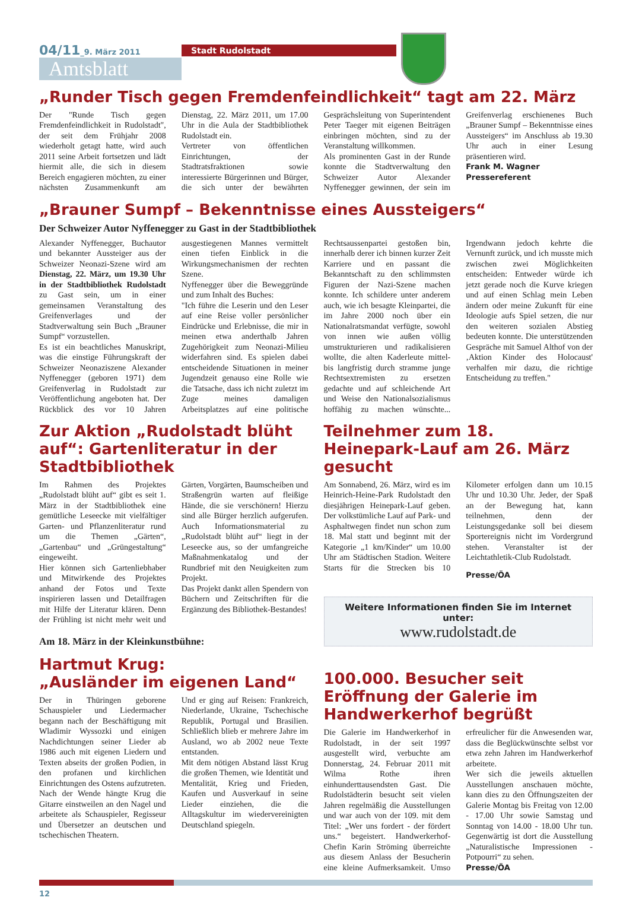04/11_9. März 2011
Amtsblatt
Stadt Rudolstadt
„Runder Tisch gegen Fremdenfeindlichkeit“ tagt am 22. März
Der "Runde Tisch gegen Fremdenfeindlichkeit in Rudolstadt", der seit dem Frühjahr 2008 wiederholt getagt hatte, wird auch 2011 seine Arbeit fortsetzen und lädt hiermit alle, die sich in diesem Bereich engagieren möchten, zu einer nächsten Zusammenkunft am Dienstag, 22. März 2011, um 17.00 Uhr in die Aula der Stadtbibliothek Rudolstadt ein.
Vertreter von öffentlichen Einrichtungen, der Stadtratsfraktionen sowie interessierte Bürgerinnen und Bürger, die sich unter der bewährten Gesprächsleitung von Superintendent Peter Taeger mit eigenen Beiträgen einbringen möchten, sind zu der Veranstaltung willkommen.
Als prominenten Gast in der Runde konnte die Stadtverwaltung den Schweizer Autor Alexander Nyffenegger gewinnen, der sein im Greifenverlag erschienenes Buch „Brauner Sumpf – Bekenntnisse eines Aussteigers“ im Anschluss ab 19.30 Uhr auch in einer Lesung präsentieren wird.
Frank M. Wagner
Pressereferent
„Brauner Sumpf – Bekenntnisse eines Aussteigers“
Der Schweizer Autor Nyffenegger zu Gast in der Stadtbibliothek
Alexander Nyffenegger, Buchautor und bekannter Aussteiger aus der Schweizer Neonazi-Szene wird am Dienstag, 22. März, um 19.30 Uhr in der Stadtbibliothek Rudolstadt zu Gast sein, um in einer gemeinsamen Veranstaltung des Greifenverlages und der Stadtverwaltung sein Buch „Brauner Sumpf“ vorzustellen.
Es ist ein beachtliches Manuskript, was die einstige Führungskraft der Schweizer Neonaziszene Alexander Nyffenegger (geboren 1971) dem Greifenverlag in Rudolstadt zur Veröffentlichung angeboten hat. Der Rückblick des vor 10 Jahren ausgestiegenen Mannes vermittelt einen tiefen Einblick in die Wirkungsmechanismen der rechten Szene.
Nyffenegger über die Beweggründe und zum Inhalt des Buches:
"Ich führe die Leserin und den Leser auf eine Reise voller persönlicher Eindrücke und Erlebnisse, die mir in meinen etwa anderthalb Jahren Zugehörigkeit zum Neonazi-Milieu widerfahren sind. Es spielen dabei entscheidende Situationen in meiner Jugendzeit genauso eine Rolle wie die Tatsache, dass ich nicht zuletzt im Zuge meines damaligen Arbeitsplatzes auf eine politische Rechtsaussenpartei gestoßen bin, innerhalb derer ich binnen kurzer Zeit Karriere und en passant die Bekanntschaft zu den schlimmsten Figuren der Nazi-Szene machen konnte. Ich schildere unter anderem auch, wie ich besagte Kleinpartei, die im Jahre 2000 noch über ein Nationalratsmandat verfügte, sowohl von innen wie außen völlig umstrukturieren und radikalisieren wollte, die alten Kaderleute mittel- bis langfristig durch stramme junge Rechtsextremisten zu ersetzen gedachte und auf schleichende Art und Weise den Nationalsozialismus hoffähig zu machen wünschte... Irgendwann jedoch kehrte die Vernunft zurück, und ich musste mich zwischen zwei Möglichkeiten entscheiden: Entweder würde ich jetzt gerade noch die Kurve kriegen und auf einen Schlag mein Leben ändern oder meine Zukunft für eine Ideologie aufs Spiel setzen, die nur den weiteren sozialen Abstieg bedeuten konnte. Die unterstützenden Gespräche mit Samuel Althof von der ‚Aktion Kinder des Holocaust' verhalfen mir dazu, die richtige Entscheidung zu treffen."
Zur Aktion „Rudolstadt blüht auf“: Gartenliteratur in der Stadtbibliothek
Im Rahmen des Projektes „Rudolstadt blüht auf“ gibt es seit 1. März in der Stadtbibliothek eine gemütliche Leseecke mit vielfältiger Garten- und Pflanzenliteratur rund um die Themen „Gärten“, „Gartenbau“ und „Grüngestaltung“ eingeweiht.
Hier können sich Gartenliebhaber und Mitwirkende des Projektes anhand der Fotos und Texte inspirieren lassen und Detailfragen mit Hilfe der Literatur klären. Denn der Frühling ist nicht mehr weit und Gärten, Vorgärten, Baumscheiben und Straßengrün warten auf fleißige Hände, die sie verschönern! Hierzu sind alle Bürger herzlich aufgerufen. Auch Informationsmaterial zu „Rudolstadt blüht auf“ liegt in der Leseecke aus, so der umfangreiche Maßnahmenkatalog und der Rundbrief mit den Neuigkeiten zum Projekt.
Das Projekt dankt allen Spendern von Büchern und Zeitschriften für die Ergänzung des Bibliothek-Bestandes!
Am 18. März in der Kleinkunstbühne:
Hartmut Krug:
„Ausländer im eigenen Land“
Der in Thüringen geborene Schauspieler und Liedermacher begann nach der Beschäftigung mit Wladimir Wyssozki und einigen Nachdichtungen seiner Lieder ab 1986 auch mit eigenen Liedern und Texten abseits der großen Podien, in den profanen und kirchlichen Einrichtungen des Ostens aufzutreten. Nach der Wende hängte Krug die Gitarre einstweilen an den Nagel und arbeitete als Schauspieler, Regisseur und Übersetzer an deutschen und tschechischen Theatern.
Und er ging auf Reisen: Frankreich, Niederlande, Ukraine, Tschechische Republik, Portugal und Brasilien. Schließlich blieb er mehrere Jahre im Ausland, wo ab 2002 neue Texte entstanden.
Mit dem nötigen Abstand lässt Krug die großen Themen, wie Identität und Mentalität, Krieg und Frieden, Kaufen und Ausverkauf in seine Lieder einziehen, die die Alltagskultur im wiedervereinigten Deutschland spiegeln.
Teilnehmer zum 18. Heinepark-Lauf am 26. März gesucht
Am Sonnabend, 26. März, wird es im Heinrich-Heine-Park Rudolstadt den diesjährigen Heinepark-Lauf geben. Der volkstümliche Lauf auf Park- und Asphaltwegen findet nun schon zum 18. Mal statt und beginnt mit der Kategorie „1 km/Kinder“ um 10.00 Uhr am Städtischen Stadion. Weitere Starts für die Strecken bis 10 Kilometer erfolgen dann um 10.15 Uhr und 10.30 Uhr. Jeder, der Spaß an der Bewegung hat, kann teilnehmen, denn der Leistungsgedanke soll bei diesem Sporterеignis nicht im Vordergrund stehen. Veranstalter ist der Leichtathletik-Club Rudolstadt.
Presse/ÖA
Weitere Informationen finden Sie im Internet unter:
www.rudolstadt.de
100.000. Besucher seit Eröffnung der Galerie im Handwerkerhof begrüßt
Die Galerie im Handwerkerhof in Rudolstadt, in der seit 1997 ausgestellt wird, verbuchte am Donnerstag, 24. Februar 2011 mit Wilma Rothe ihren einhunderttausendsten Gast. Die Rudolstädterin besucht seit vielen Jahren regelmäßig die Ausstellungen und war auch von der 109. mit dem Titel: „Wer uns fordert - der fördert uns.“ begeistert. Handwerkerhof-Chefin Karin Ströming überreichte aus diesem Anlass der Besucherin eine kleine Aufmerksamkeit. Umso erfreulicher für die Anwesenden war, dass die Beglückwünschte selbst vor etwa zehn Jahren im Handwerkerhof arbeitete.
Wer sich die jeweils aktuellen Ausstellungen anschauen möchte, kann dies zu den Öffnungszeiten der Galerie Montag bis Freitag von 12.00 - 17.00 Uhr sowie Samstag und Sonntag von 14.00 - 18.00 Uhr tun. Gegenwärtig ist dort die Ausstellung „Naturalistische Impressionen - Potpourri“ zu sehen.
Presse/ÖA
12